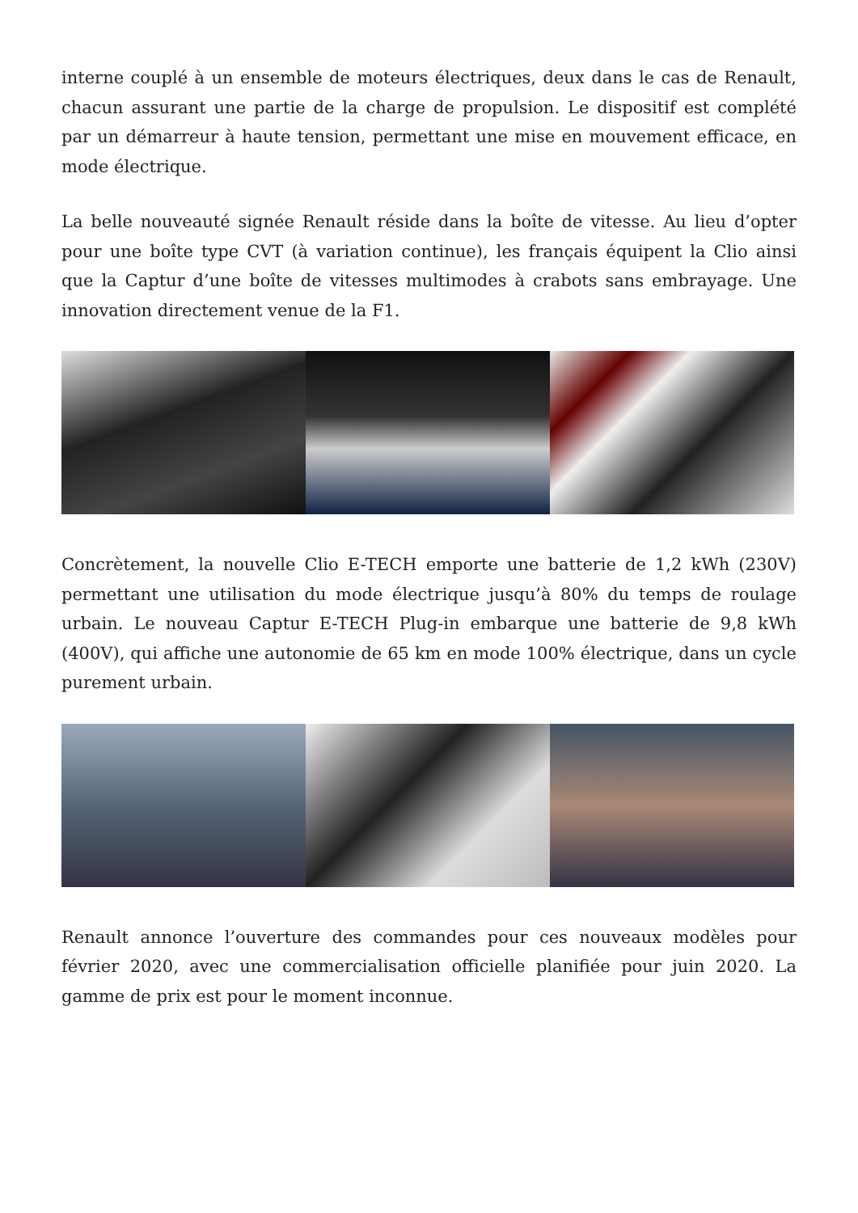interne couplé à un ensemble de moteurs électriques, deux dans le cas de Renault, chacun assurant une partie de la charge de propulsion. Le dispositif est complété par un démarreur à haute tension, permettant une mise en mouvement efficace, en mode électrique.
La belle nouveauté signée Renault réside dans la boîte de vitesse. Au lieu d’opter pour une boîte type CVT (à variation continue), les français équipent la Clio ainsi que la Captur d’une boîte de vitesses multimodes à crabots sans embrayage. Une innovation directement venue de la F1.
Concrètement, la nouvelle Clio E-TECH emporte une batterie de 1,2 kWh (230V) permettant une utilisation du mode électrique jusqu’à 80% du temps de roulage urbain. Le nouveau Captur E-TECH Plug-in embarque une batterie de 9,8 kWh (400V), qui affiche une autonomie de 65 km en mode 100% électrique, dans un cycle purement urbain.
Renault annonce l’ouverture des commandes pour ces nouveaux modèles pour février 2020, avec une commercialisation officielle planifiée pour juin 2020. La gamme de prix est pour le moment inconnue.